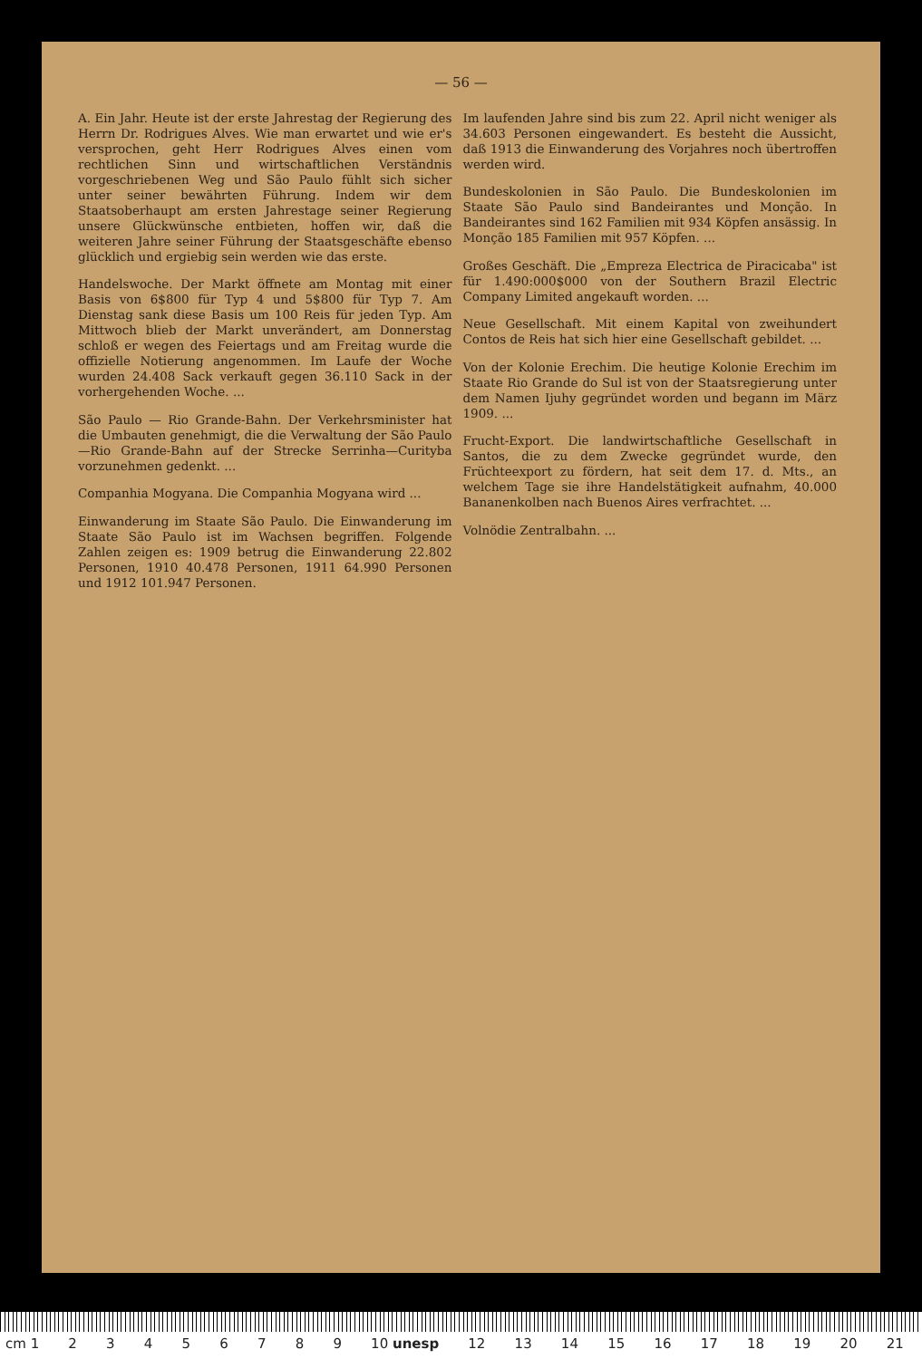— 56 —
A. Ein Jahr. Heute ist der erste Jahrestag der Regierung des Herrn Dr. Rodrigues Alves. Wie man erwartet und wie er's versprochen, geht Herr Rodrigues Alves einen vom rechtlichen Sinn und wirtschaftlichen Verständnis vorgeschriebenen Weg und São Paulo fühlt sich sicher unter seiner bewährten Führung. Indem wir dem Staatsoberhaupt am ersten Jahrestage seiner Regierung unsere Glückwünsche entbieten, hoffen wir, daß die weiteren Jahre seiner Führung der Staatsgeschäfte ebenso glücklich und ergiebig sein werden wie das erste.
Handelswoche. Der Markt öffnete am Montag mit einer Basis von 6$800 für Typ 4 und 5$800 für Typ 7. Am Dienstag sank diese Basis um 100 Reis für jeden Typ. Am Mittwoch blieb der Markt unverändert, am Donnerstag schloß er wegen des Feiertags und am Freitag wurde die offizielle Notierung angenommen. Im Laufe der Woche wurden 24.408 Sack verkauft gegen 36.110 Sack in der vorhergehenden Woche. ...
São Paulo — Rio Grande-Bahn. Der Verkehrsminister hat die Umbauten genehmigt, die die Verwaltung der São Paulo—Rio Grande-Bahn auf der Strecke Serrinha—Curityba vorzunehmen gedenkt. ...
Companhia Mogyana. Die Companhia Mogyana wird ...
Einwanderung im Staate São Paulo. Die Einwanderung im Staate São Paulo ist im Wachsen begriffen. Folgende Zahlen zeigen es: 1909 betrug die Einwanderung 22.802 Personen, 1910 40.478 Personen, 1911 64.990 Personen und 1912 101.947 Personen.
Im laufenden Jahre sind bis zum 22. April nicht weniger als 34.603 Personen eingewandert. Es besteht die Aussicht, daß 1913 die Einwanderung des Vorjahres noch übertroffen werden wird.
Bundeskolonien in São Paulo. Die Bundeskolonien im Staate São Paulo sind Bandeirantes und Monção. In Bandeirantes sind 162 Familien mit 934 Köpfen ansässig. In Monção 185 Familien mit 957 Köpfen. ...
Großes Geschäft. Die „Empreza Electrica de Piracicaba" ist für 1.490:000$000 von der Southern Brazil Electric Company Limited angekauft worden. ...
Neue Gesellschaft. Mit einem Kapital von zweihundert Contos de Reis hat sich hier eine Gesellschaft gebildet. ...
Von der Kolonie Erechim. Die heutige Kolonie Erechim im Staate Rio Grande do Sul ist von der Staatsregierung unter dem Namen Ijuhy gegründet worden und begann im März 1909. ...
Frucht-Export. Die landwirtschaftliche Gesellschaft in Santos, die zu dem Zwecke gegründet wurde, den Früchteexport zu fördern, hat seit dem 17. d. Mts., an welchem Tage sie ihre Handelstätigkeit aufnahm, 40.000 Bananenkolben nach Buenos Aires verfrachtet. ...
Volnödie Zentralbahn. ...
cm 1 23456789 10 unesp 12 13 14 15 16 17 18 19 20 21